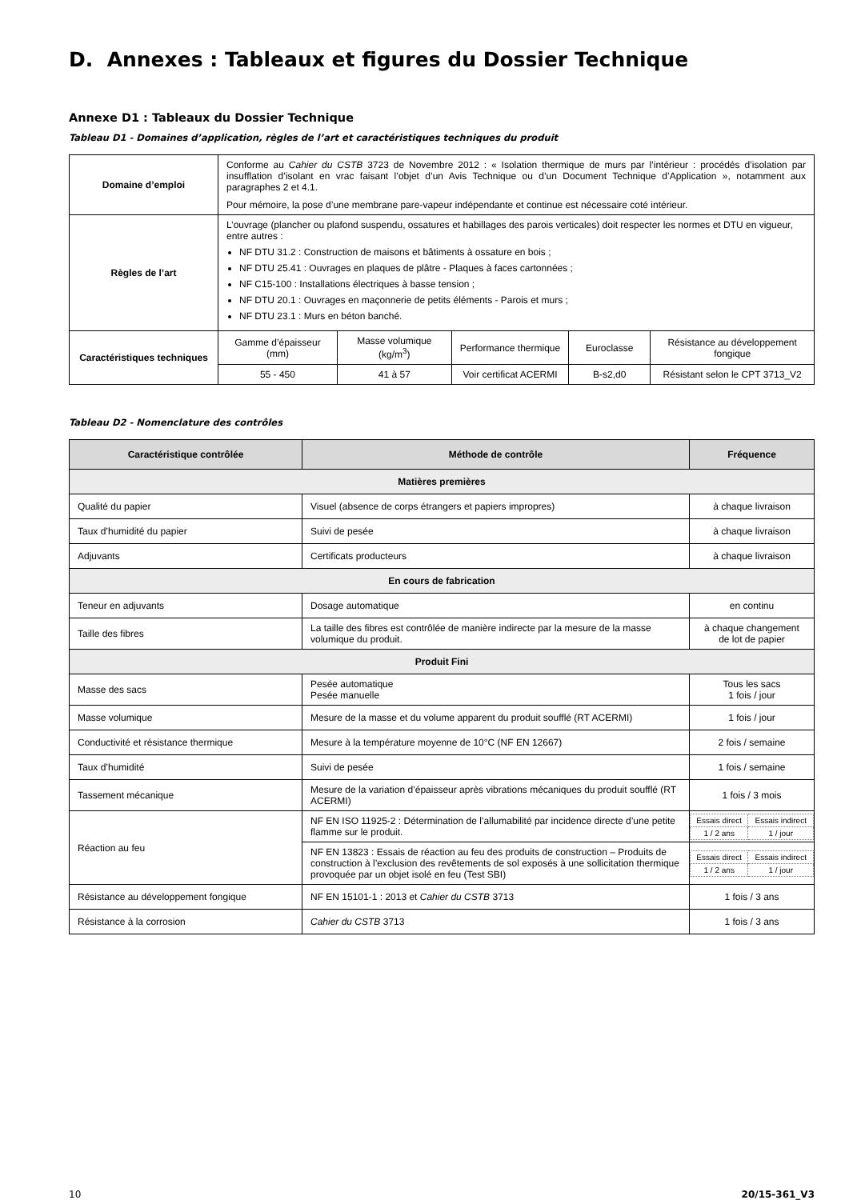D. Annexes : Tableaux et figures du Dossier Technique
Annexe D1 : Tableaux du Dossier Technique
Tableau D1 - Domaines d’application, règles de l’art et caractéristiques techniques du produit
| Domaine d’emploi | Conforme au Cahier du CSTB 3723 de Novembre 2012 : « Isolation thermique de murs par l’intérieur : procédés d’isolation par insufflation d’isolant en vrac faisant l’objet d’un Avis Technique ou d’un Document Technique d’Application », notamment aux paragraphes 2 et 4.1. Pour mémoire, la pose d’une membrane pare-vapeur indépendante et continue est nécessaire coté intérieur. | | | | |
| Règles de l’art | L’ouvrage (plancher ou plafond suspendu, ossatures et habillages des parois verticales) doit respecter les normes et DTU en vigueur, entre autres : NF DTU 31.2 : Construction de maisons et bâtiments à ossature en bois ; NF DTU 25.41 : Ouvrages en plaques de plâtre - Plaques à faces cartonnées ; NF C15-100 : Installations électriques à basse tension ; NF DTU 20.1 : Ouvrages en maçonnerie de petits éléments - Parois et murs ; NF DTU 23.1 : Murs en béton banché. | | | | |
| Caractéristiques techniques | Gamme d’épaisseur (mm) | Masse volumique (kg/m<sup>3</sup>) | Performance thermique | Euroclasse | Résistance au développement fongique |
| | 55 - 450 | 41 à 57 | Voir certificat ACERMI | B-s2,d0 | Résistant selon le CPT 3713_V2 |
Tableau D2 - Nomenclature des contrôles
| Caractéristique contrôlée | Méthode de contrôle | Fréquence |
| --- | --- | --- |
| Matières premières | | |
| Qualité du papier | Visuel (absence de corps étrangers et papiers impropres) | à chaque livraison |
| Taux d’humidité du papier | Suivi de pesée | à chaque livraison |
| Adjuvants | Certificats producteurs | à chaque livraison |
| En cours de fabrication | | |
| Teneur en adjuvants | Dosage automatique | en continu |
| Taille des fibres | La taille des fibres est contrôlée de manière indirecte par la mesure de la masse volumique du produit. | à chaque changement de lot de papier |
| Produit Fini | | |
| Masse des sacs | Pesée automatique Pesée manuelle | Tous les sacs 1 fois / jour |
| Masse volumique | Mesure de la masse et du volume apparent du produit soufflé (RT ACERMI) | 1 fois / jour |
| Conductivité et résistance thermique | Mesure à la température moyenne de 10°C (NF EN 12667) | 2 fois / semaine |
| Taux d’humidité | Suivi de pesée | 1 fois / semaine |
| Tassement mécanique | Mesure de la variation d’épaisseur après vibrations mécaniques du produit soufflé (RT ACERMI) | 1 fois / 3 mois |
| Réaction au feu | NF EN ISO 11925-2 : Détermination de l’allumabilité par incidence directe d’une petite flamme sur le produit. | / Essais direct / Essais indirect / / 1 / 2 ans / 1 / jour / |
| | NF EN 13823 : Essais de réaction au feu des produits de construction – Produits de construction à l’exclusion des revêtements de sol exposés à une sollicitation thermique provoquée par un objet isolé en feu (Test SBI) | / Essais direct / Essais indirect / / 1 / 2 ans / 1 / jour / |
| Résistance au développement fongique | NF EN 15101-1 : 2013 et Cahier du CSTB 3713 | 1 fois / 3 ans |
| Résistance à la corrosion | Cahier du CSTB 3713 | 1 fois / 3 ans |
10 20/15-361_V3